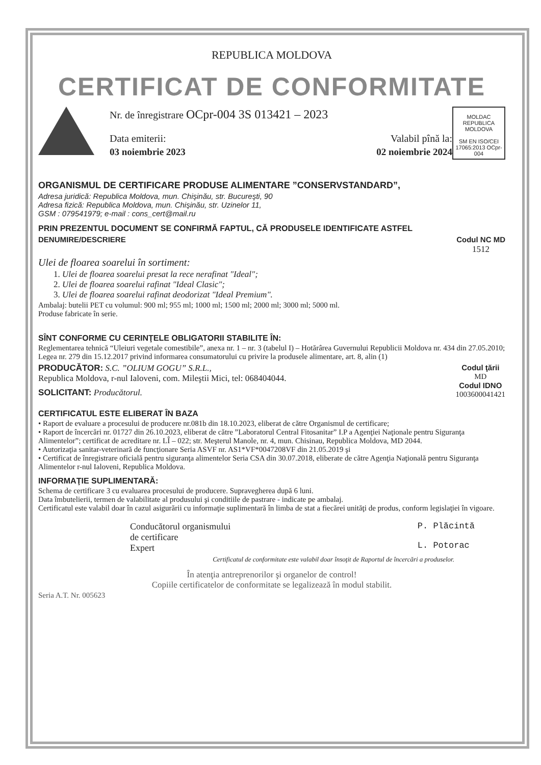REPUBLICA MOLDOVA
CERTIFICAT DE CONFORMITATE
Nr. de înregistrare OCpr-004 3S 013421 – 2023
Data emiterii: Valabil pînă la:
03 noiembrie 2023 02 noiembrie 2024
MOLDAC
REPUBLICA MOLDOVA
SM EN ISO/CEI 17065:2013 OCpr-004
ORGANISMUL DE CERTIFICARE PRODUSE ALIMENTARE ”CONSERVSTANDARD”,
Adresa juridică: Republica Moldova, mun. Chişinău, str. Bucureşti, 90
Adresa fizică: Republica Moldova, mun. Chişinău, str. Uzinelor 11,
GSM : 079541979; e-mail : cons_cert@mail.ru
PRIN PREZENTUL DOCUMENT SE CONFIRMĂ FAPTUL, CĂ PRODUSELE IDENTIFICATE ASTFEL
DENUMIRE/DESCRIERE Codul NC MD
1512
Ulei de floarea soarelui în sortiment:
1. Ulei de floarea soarelui presat la rece nerafinat "Ideal";
2. Ulei de floarea soarelui rafinat "Ideal Clasic";
3. Ulei de floarea soarelui rafinat deodorizat "Ideal Premium".
Ambalaj: butelii PET cu volumul: 900 ml; 955 ml; 1000 ml; 1500 ml; 2000 ml; 3000 ml; 5000 ml.
Produse fabricate în serie.
SÎNT CONFORME CU CERINŢELE OBLIGATORII STABILITE ÎN:
Reglementarea tehnică “Uleiuri vegetale comestibile”, anexa nr. 1 – nr. 3 (tabelul I) – Hotărârea Guvernului Republicii Moldova nr. 434 din 27.05.2010; Legea nr. 279 din 15.12.2017 privind informarea consumatorului cu privire la produsele alimentare, art. 8, alin (1)
PRODUCĂTOR: S.C. ”OLIUM GOGU” S.R.L.,
Republica Moldova, r-nul Ialoveni, com. Mileştii Mici, tel: 068404044.
SOLICITANT: Producătorul.
Codul ţării
MD
Codul IDNO
1003600041421
CERTIFICATUL ESTE ELIBERAT ÎN BAZA
• Raport de evaluare a procesului de producere nr.081b din 18.10.2023, eliberat de către Organismul de certificare;
• Raport de încercări nr. 01727 din 26.10.2023, eliberat de către ”Laboratorul Central Fitosanitar” I.P a Agenţiei Naţionale pentru Siguranţa Alimentelor”; certificat de acreditare nr. LÎ – 022; str. Meşterul Manole, nr. 4, mun. Chisinau, Republica Moldova, MD 2044.
• Autorizaţia sanitar-veterinară de funcţionare Seria ASVF nr. AS1*VF*0047208VF din 21.05.2019 şi
• Certificat de înregistrare oficială pentru siguranţa alimentelor Seria CSA din 30.07.2018, eliberate de către Agenţia Naţională pentru Siguranţa Alimentelor r-nul Ialoveni, Republica Moldova.
INFORMAŢIE SUPLIMENTARĂ:
Schema de certificare 3 cu evaluarea procesului de producere. Supravegherea după 6 luni.
Data îmbutelierii, termen de valabilitate al produsului şi conditiile de pastrare - indicate pe ambalaj.
Certificatul este valabil doar în cazul asigurării cu informaţie suplimentară în limba de stat a fiecărei unităţi de produs, conform legislaţiei în vigoare.
Conducătorul organismului
de certificare
Expert
P. Plăcintă
L. Potorac
Certificatul de conformitate este valabil doar însoţit de Raportul de încercări a produselor.
În atenţia antreprenorilor şi organelor de control!
Copiile certificatelor de conformitate se legalizează în modul stabilit.
Seria A.T. Nr. 005623